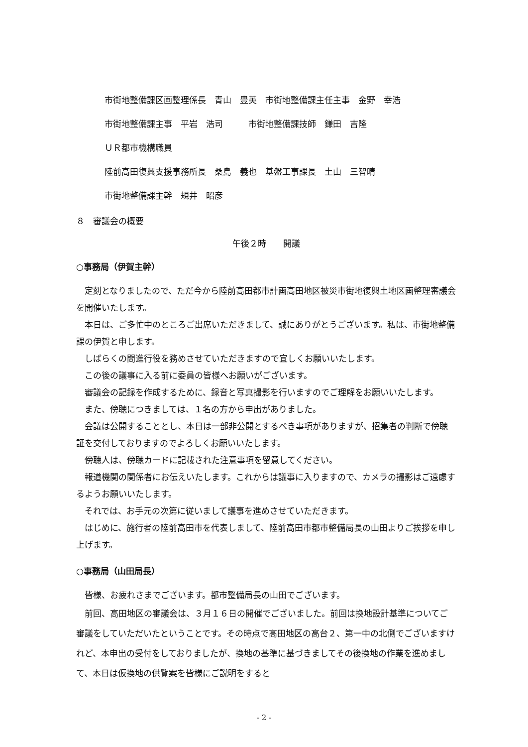市街地整備課区画整理係長　青山　豊英　市街地整備課主任主事　金野　幸浩
市街地整備課主事　平岩　浩司　　　市街地整備課技師　鎌田　吉隆
ＵＲ都市機構職員
陸前高田復興支援事務所長　桑島　義也　基盤工事課長　土山　三智晴
市街地整備課主幹　規井　昭彦
８　審議会の概要
午後２時　　開議
○事務局（伊賀主幹）
定刻となりましたので、ただ今から陸前高田都市計画高田地区被災市街地復興土地区画整理審議会を開催いたします。
本日は、ご多忙中のところご出席いただきまして、誠にありがとうございます。私は、市街地整備課の伊賀と申します。
しばらくの間進行役を務めさせていただきますので宜しくお願いいたします。
この後の議事に入る前に委員の皆様へお願いがございます。
審議会の記録を作成するために、録音と写真撮影を行いますのでご理解をお願いいたします。
また、傍聴につきましては、１名の方から申出がありました。
会議は公開することとし、本日は一部非公開とするべき事項がありますが、招集者の判断で傍聴証を交付しておりますのでよろしくお願いいたします。
傍聴人は、傍聴カードに記載された注意事項を留意してください。
報道機関の関係者にお伝えいたします。これからは議事に入りますので、カメラの撮影はご遠慮するようお願いいたします。
それでは、お手元の次第に従いまして議事を進めさせていただきます。
はじめに、施行者の陸前高田市を代表しまして、陸前高田市都市整備局長の山田よりご挨拶を申し上げます。
○事務局（山田局長）
皆様、お疲れさまでございます。都市整備局長の山田でございます。
前回、高田地区の審議会は、３月１６日の開催でございました。前回は換地設計基準についてご審議をしていただいたということです。その時点で高田地区の高台２、第一中の北側でございますけれど、本申出の受付をしておりましたが、換地の基準に基づきましてその後換地の作業を進めまして、本日は仮換地の供覧案を皆様にご説明をすると
- 2 -